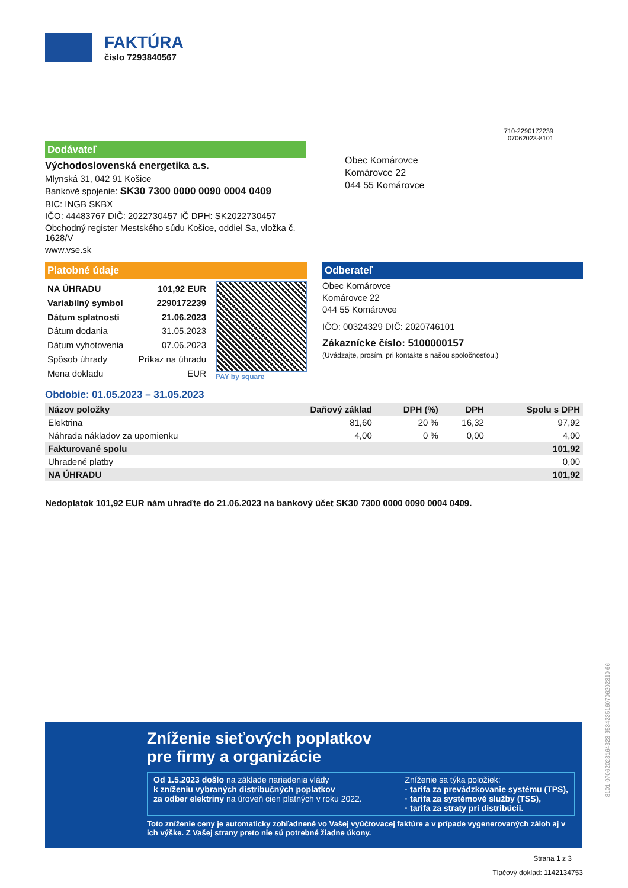FAKTÚRA
číslo 7293840567
710-2290172239
07062023-8101
Dodávateľ
Východoslovenská energetika a.s.
Mlynská 31, 042 91 Košice
Bankové spojenie: SK30 7300 0000 0090 0004 0409
BIC: INGB SKBX
IČO: 44483767 DIČ: 2022730457 IČ DPH: SK2022730457
Obchodný register Mestského súdu Košice, oddiel Sa, vložka č. 1628/V
www.vse.sk
Obec Komárovce
Komárovce 22
044 55 Komárovce
Platobné údaje
| NA ÚHRADU | 101,92 EUR |
| Variabilný symbol | 2290172239 |
| Dátum splatnosti | 21.06.2023 |
| Dátum dodania | 31.05.2023 |
| Dátum vyhotovenia | 07.06.2023 |
| Spôsob úhrady | Príkaz na úhradu |
| Mena dokladu | EUR |
PAY by square
Odberateľ
Obec Komárovce
Komárovce 22
044 55 Komárovce
IČO: 00324329 DIČ: 2020746101
Zákaznícke číslo: 5100000157
(Uvádzajte, prosím, pri kontakte s našou spoločnosťou.)
Obdobie: 01.05.2023 – 31.05.2023
| Názov položky | Daňový základ | DPH (%) | DPH | Spolu s DPH |
| --- | --- | --- | --- | --- |
| Elektrina | 81,60 | 20 % | 16,32 | 97,92 |
| Náhrada nákladov za upomienku | 4,00 | 0 % | 0,00 | 4,00 |
| Fakturované spolu | | | | 101,92 |
| Uhradené platby | | | | 0,00 |
| NA ÚHRADU | | | | 101,92 |
Nedoplatok 101,92 EUR nám uhraďte do 21.06.2023 na bankový účet SK30 7300 0000 0090 0004 0409.
Zníženie sieťových poplatkov
pre firmy a organizácie
Od 1.5.2023 došlo na základe nariadenia vlády
k zníženiu vybraných distribučných poplatkov
za odber elektriny na úroveň cien platných v roku 2022.
Zníženie sa týka položiek:
· tarifa za prevádzkovanie systému (TPS),
· tarifa za systémové služby (TSS),
· tarifa za straty pri distribúcii.
Toto zníženie ceny je automaticky zohľadnené vo Vašej vyúčtovacej faktúre a v prípade vygenerovaných záloh aj v ich výške. Z Vašej strany preto nie sú potrebné žiadne úkony.
8101-07062023164323-9534235160706202310 66
Strana 1 z 3
Tlačový doklad: 1142134753